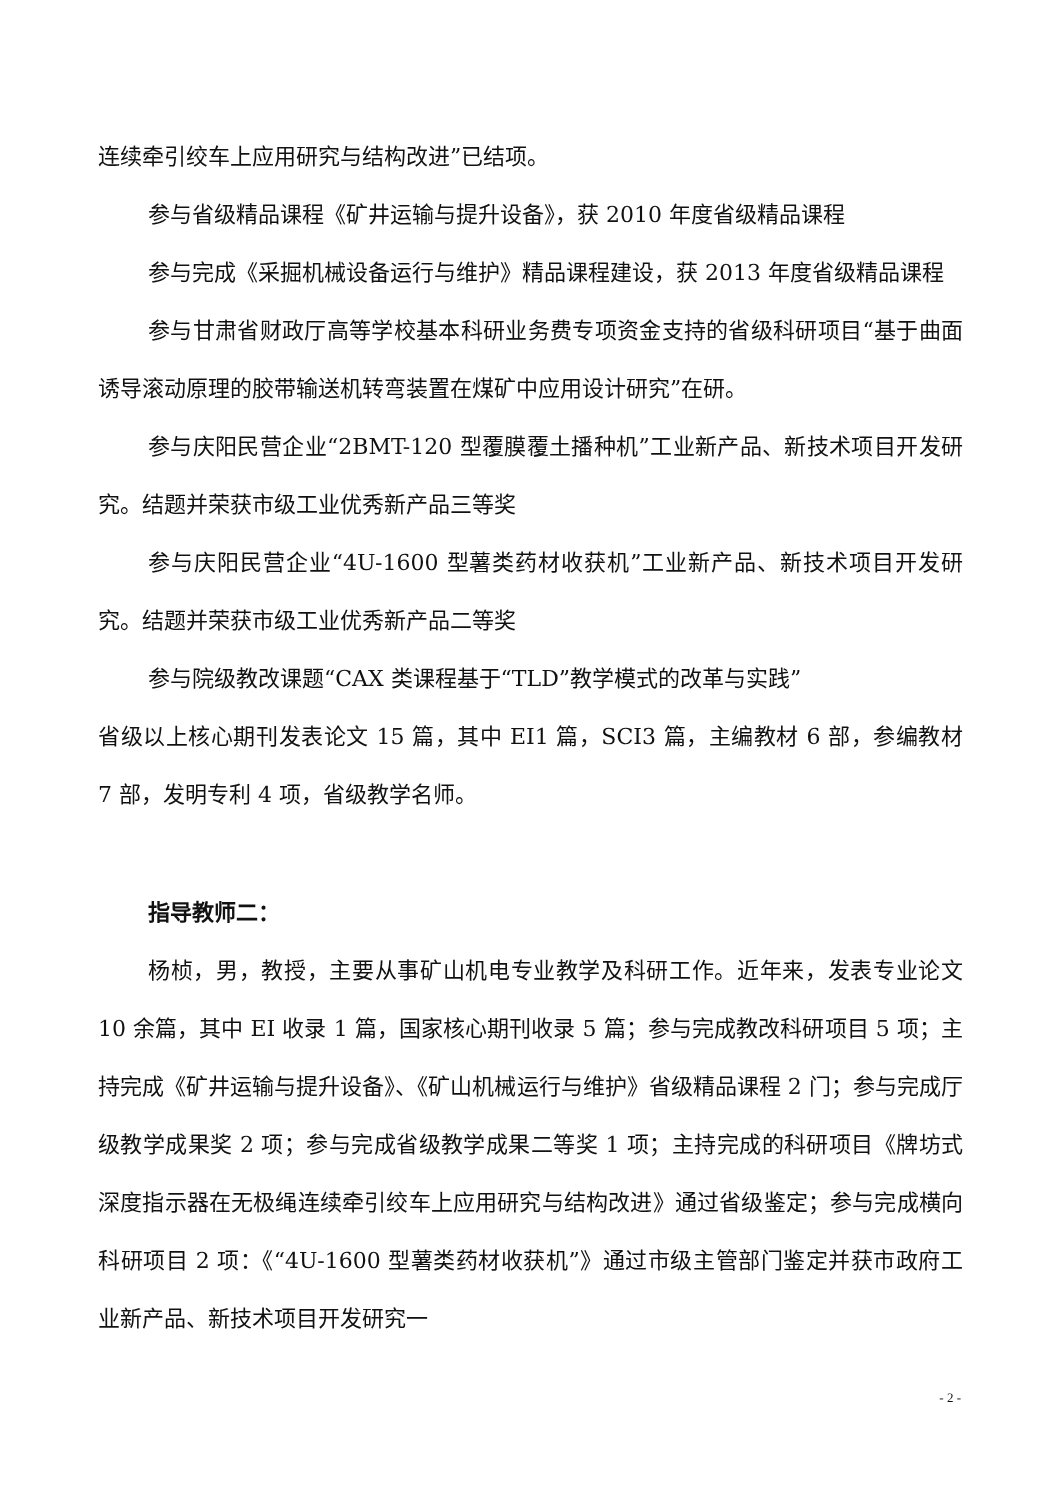连续牵引绞车上应用研究与结构改进”已结项。
参与省级精品课程《矿井运输与提升设备》，获 2010 年度省级精品课程
参与完成《采掘机械设备运行与维护》精品课程建设，获 2013 年度省级精品课程
参与甘肃省财政厅高等学校基本科研业务费专项资金支持的省级科研项目“基于曲面诱导滚动原理的胶带输送机转弯装置在煤矿中应用设计研究”在研。
参与庆阳民营企业“2BMT-120 型覆膜覆土播种机”工业新产品、新技术项目开发研究。结题并荣获市级工业优秀新产品三等奖
参与庆阳民营企业“4U-1600 型薯类药材收获机”工业新产品、新技术项目开发研究。结题并荣获市级工业优秀新产品二等奖
参与院级教改课题“CAX 类课程基于“TLD”教学模式的改革与实践”
省级以上核心期刊发表论文 15 篇，其中 EI1 篇，SCI3 篇，主编教材 6 部，参编教材 7 部，发明专利 4 项，省级教学名师。
指导教师二：
杨桢，男，教授，主要从事矿山机电专业教学及科研工作。近年来，发表专业论文 10 余篇，其中 EI 收录 1 篇，国家核心期刊收录 5 篇；参与完成教改科研项目 5 项；主持完成《矿井运输与提升设备》、《矿山机械运行与维护》省级精品课程 2 门；参与完成厅级教学成果奖 2 项；参与完成省级教学成果二等奖 1 项；主持完成的科研项目《牌坊式深度指示器在无极绳连续牵引绞车上应用研究与结构改进》通过省级鉴定；参与完成横向科研项目 2 项：《“4U-1600 型薯类药材收获机”》通过市级主管部门鉴定并获市政府工业新产品、新技术项目开发研究一
- 2 -